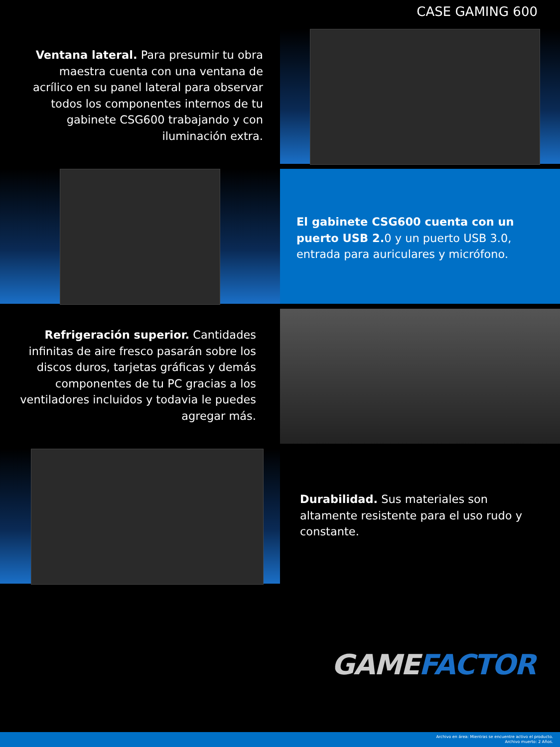CASE GAMING 600
Ventana lateral. Para presumir tu obra maestra cuenta con una ventana de acrílico en su panel lateral para observar todos los componentes internos de tu gabinete CSG600 trabajando y con iluminación extra.
El gabinete CSG600 cuenta con un puerto USB 2. 0 y un puerto USB 3.0, entrada para auriculares y micrófono.
Refrigeración superior. Cantidades infinitas de aire fresco pasarán sobre los discos duros, tarjetas gráficas y demás componentes de tu PC gracias a los ventiladores incluidos y todavia le puedes agregar más.
Durabilidad. Sus materiales son altamente resistente para el uso rudo y constante.
GAMEFACTOR
Archivo en área: Mientras se encuentre activo el producto.
Archivo muerto: 2 Años.